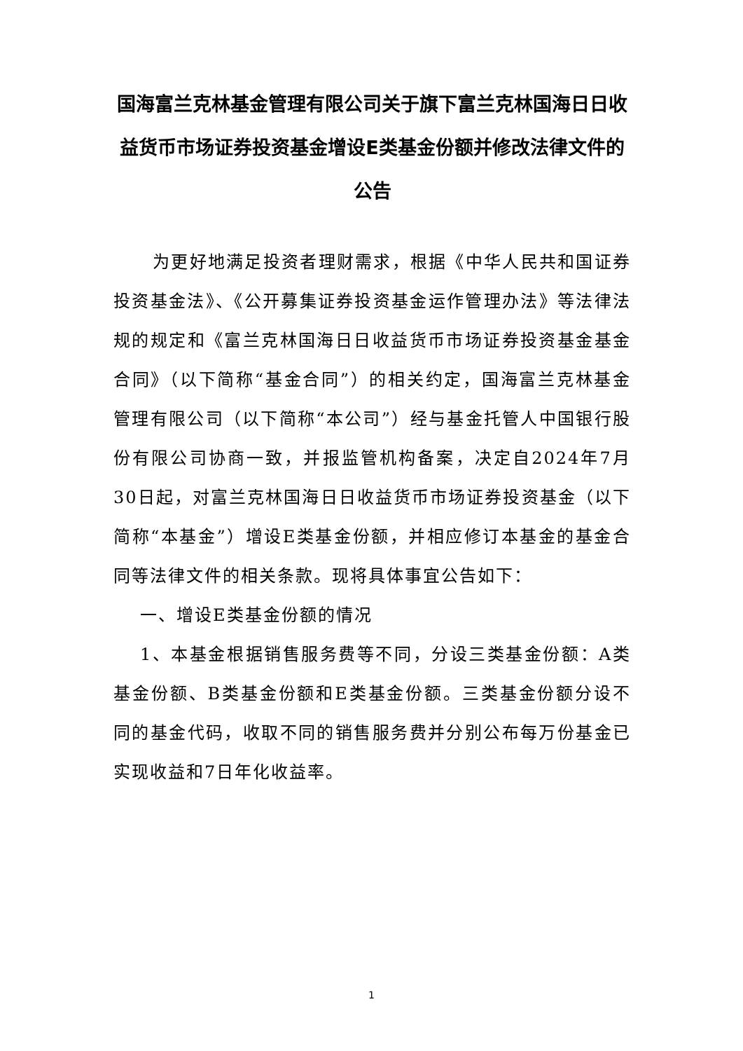国海富兰克林基金管理有限公司关于旗下富兰克林国海日日收益货币市场证券投资基金增设E类基金份额并修改法律文件的公告
为更好地满足投资者理财需求，根据《中华人民共和国证券投资基金法》、《公开募集证券投资基金运作管理办法》等法律法规的规定和《富兰克林国海日日收益货币市场证券投资基金基金合同》（以下简称“基金合同”）的相关约定，国海富兰克林基金管理有限公司（以下简称“本公司”）经与基金托管人中国银行股份有限公司协商一致，并报监管机构备案，决定自2024年7月30日起，对富兰克林国海日日收益货币市场证券投资基金（以下简称“本基金”）增设E类基金份额，并相应修订本基金的基金合同等法律文件的相关条款。现将具体事宜公告如下：
一、增设E类基金份额的情况
1、本基金根据销售服务费等不同，分设三类基金份额：A类基金份额、B类基金份额和E类基金份额。三类基金份额分设不同的基金代码，收取不同的销售服务费并分别公布每万份基金已实现收益和7日年化收益率。
1